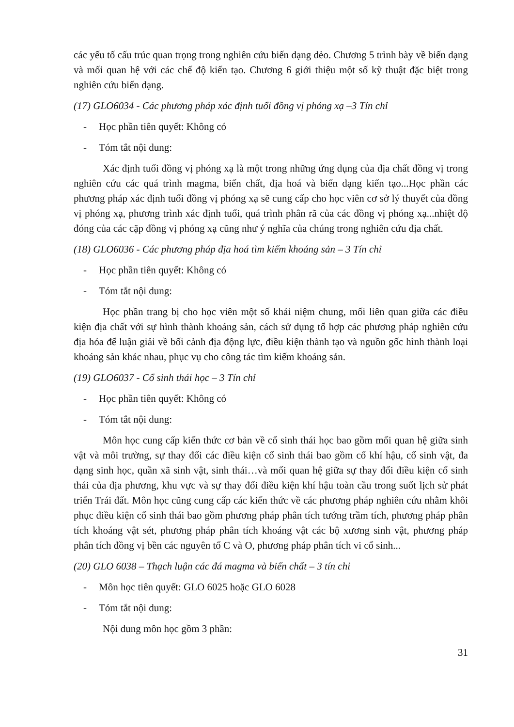các yếu tố cấu trúc quan trọng trong nghiên cứu biến dạng dẻo. Chương 5 trình bày về biến dạng và mối quan hệ với các chế độ kiến tạo. Chương 6 giới thiệu một số kỹ thuật đặc biệt trong nghiên cứu biến dạng.
(17) GLO6034 - Các phương pháp xác định tuổi đồng vị phóng xạ –3 Tín chỉ
- Học phần tiên quyết: Không có
- Tóm tắt nội dung:
Xác định tuổi đồng vị phóng xạ là một trong những ứng dụng của địa chất đồng vị trong nghiên cứu các quá trình magma, biến chất, địa hoá và biến dạng kiến tạo...Học phần các phương pháp xác định tuổi đồng vị phóng xạ sẽ cung cấp cho học viên cơ sở lý thuyết của đồng vị phóng xạ, phương trình xác định tuổi, quá trình phân rã của các đồng vị phóng xạ...nhiệt độ đóng của các cặp đồng vị phóng xạ cũng như ý nghĩa của chúng trong nghiên cứu địa chất.
(18) GLO6036 - Các phương pháp địa hoá tìm kiếm khoáng sản – 3 Tín chỉ
- Học phần tiên quyết: Không có
- Tóm tắt nội dung:
Học phần trang bị cho học viên một số khái niệm chung, mối liên quan giữa các điều kiện địa chất với sự hình thành khoáng sản, cách sử dụng tổ hợp các phương pháp nghiên cứu địa hóa để luận giải về bối cảnh địa động lực, điều kiện thành tạo và nguồn gốc hình thành loại khoáng sản khác nhau, phục vụ cho công tác tìm kiếm khoáng sản.
(19) GLO6037 - Cổ sinh thái học – 3 Tín chỉ
- Học phần tiên quyết: Không có
- Tóm tắt nội dung:
Môn học cung cấp kiến thức cơ bản về cổ sinh thái học bao gồm mối quan hệ giữa sinh vật và môi trường, sự thay đổi các điều kiện cổ sinh thái bao gồm cổ khí hậu, cổ sinh vật, đa dạng sinh học, quần xã sinh vật, sinh thái…và mối quan hệ giữa sự thay đổi điều kiện cổ sinh thái của địa phương, khu vực và sự thay đổi điều kiện khí hậu toàn cầu trong suốt lịch sử phát triển Trái đất. Môn học cũng cung cấp các kiến thức về các phương pháp nghiên cứu nhằm khôi phục điều kiện cổ sinh thái bao gồm phương pháp phân tích tướng trầm tích, phương pháp phân tích khoáng vật sét, phương pháp phân tích khoáng vật các bộ xương sinh vật, phương pháp phân tích đồng vị bền các nguyên tố C và O, phương pháp phân tích vi cổ sinh...
(20) GLO 6038 – Thạch luận các đá magma và biến chất – 3 tín chỉ
- Môn học tiên quyết: GLO 6025 hoặc GLO 6028
- Tóm tắt nội dung:
Nội dung môn học gồm 3 phần:
31